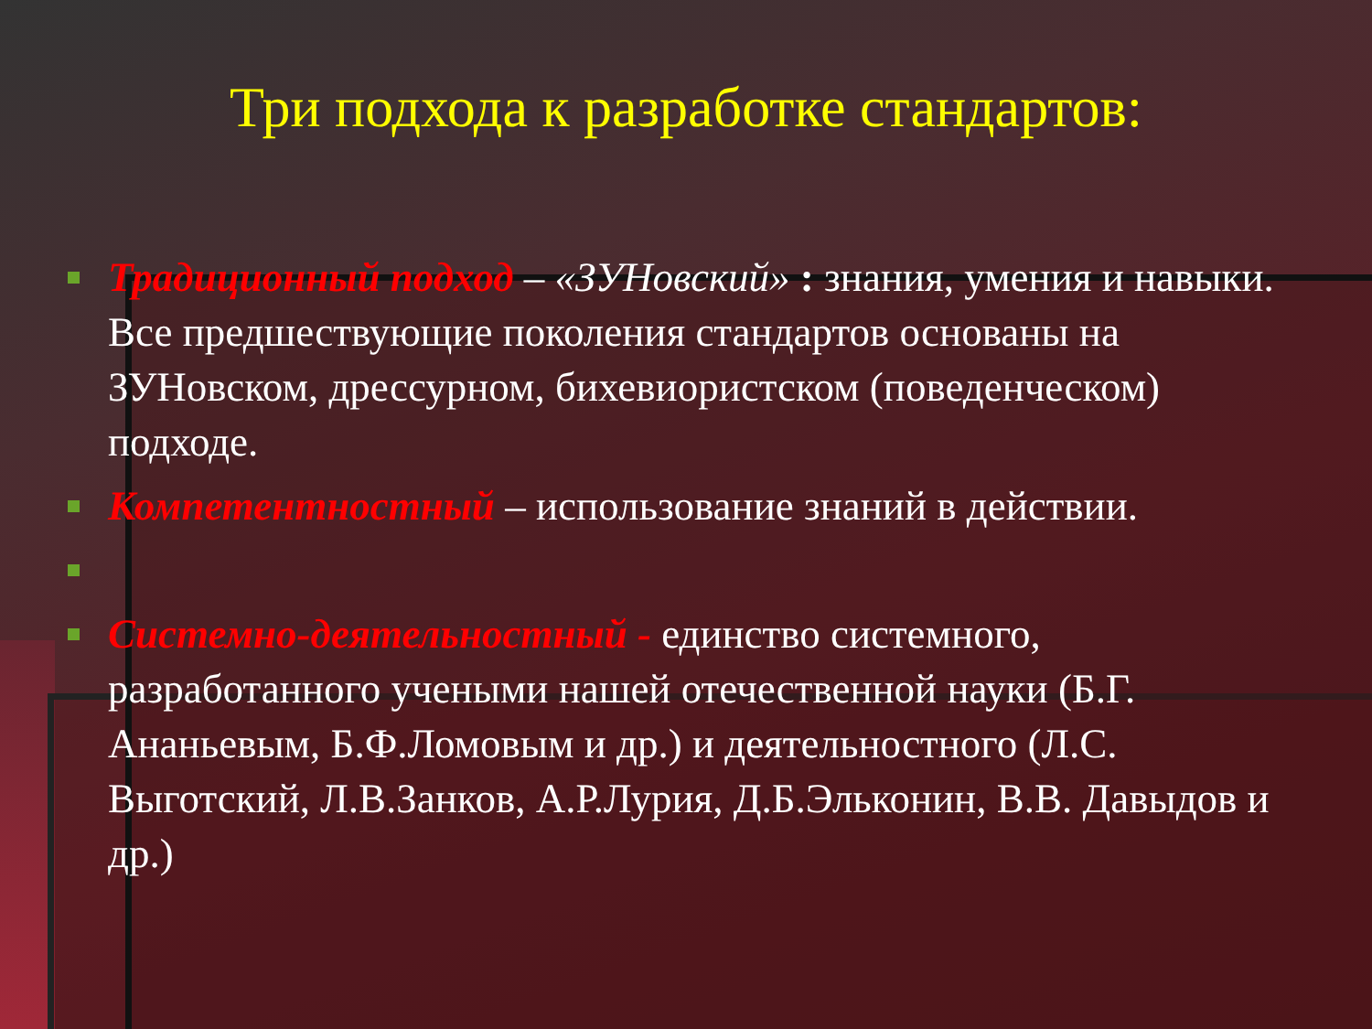Три подхода к разработке стандартов:
Традиционный подход – «ЗУНовский» : знания, умения и навыки. Все предшествующие поколения стандартов основаны на ЗУНовском, дрессурном, бихевиористском (поведенческом) подходе.
Компетентностный – использование знаний в действии.
Системно-деятельностный - единство системного, разработанного учеными нашей отечественной науки (Б.Г. Ананьевым, Б.Ф.Ломовым и др.) и деятельностного (Л.С. Выготский, Л.В.Занков, А.Р.Лурия, Д.Б.Эльконин, В.В. Давыдов и др.)